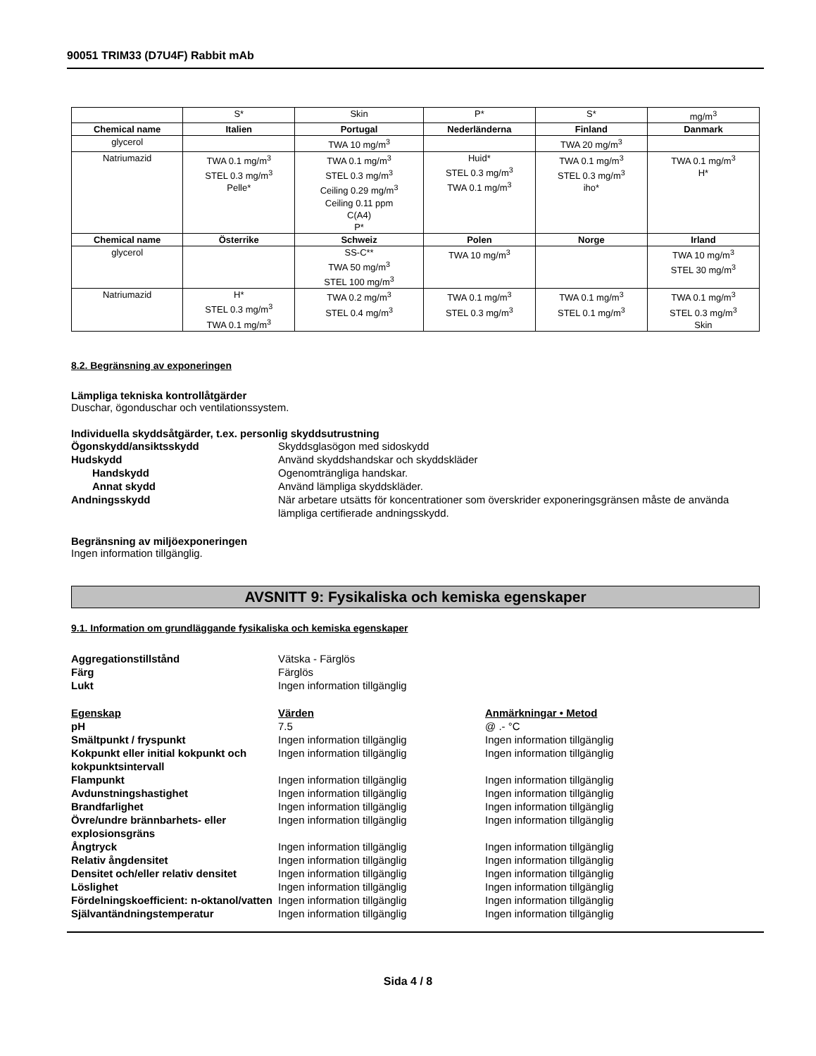90051 TRIM33 (D7U4F) Rabbit mAb
| | S* | Skin | P* | S* | mg/m<sup>3</sup> |
| Chemical name | Italien | Portugal | Nederländerna | Finland | Danmark |
| glycerol | | TWA 10 mg/m<sup>3</sup> | | TWA 20 mg/m<sup>3</sup> | |
| Natriumazid | TWA 0.1 mg/m<sup>3</sup> STEL 0.3 mg/m<sup>3</sup> Pelle* | TWA 0.1 mg/m<sup>3</sup> STEL 0.3 mg/m<sup>3</sup> Ceiling 0.29 mg/m<sup>3</sup> Ceiling 0.11 ppm C(A4) P* | Huid* STEL 0.3 mg/m<sup>3</sup> TWA 0.1 mg/m<sup>3</sup> | TWA 0.1 mg/m<sup>3</sup> STEL 0.3 mg/m<sup>3</sup> iho* | TWA 0.1 mg/m<sup>3</sup> H* |
| Chemical name | Österrike | Schweiz | Polen | Norge | Irland |
| glycerol | | SS-C** TWA 50 mg/m<sup>3</sup> STEL 100 mg/m<sup>3</sup> | TWA 10 mg/m<sup>3</sup> | | TWA 10 mg/m<sup>3</sup> STEL 30 mg/m<sup>3</sup> |
| Natriumazid | H* STEL 0.3 mg/m<sup>3</sup> TWA 0.1 mg/m<sup>3</sup> | TWA 0.2 mg/m<sup>3</sup> STEL 0.4 mg/m<sup>3</sup> | TWA 0.1 mg/m<sup>3</sup> STEL 0.3 mg/m<sup>3</sup> | TWA 0.1 mg/m<sup>3</sup> STEL 0.1 mg/m<sup>3</sup> | TWA 0.1 mg/m<sup>3</sup> STEL 0.3 mg/m<sup>3</sup> Skin |
8.2. Begränsning av exponeringen
Lämpliga tekniska kontrollåtgärder
Duschar, ögonduschar och ventilationssystem.
Individuella skyddsåtgärder, t.ex. personlig skyddsutrustning
Ögonskydd/ansiktsskydd Skyddsglasögon med sidoskydd
Hudskydd Använd skyddshandskar och skyddskläder
Handskydd Ogenomträngliga handskar.
Annat skydd Använd lämpliga skyddskläder.
Andningsskydd När arbetare utsätts för koncentrationer som överskrider exponeringsgränsen måste de använda lämpliga certifierade andningsskydd.
Begränsning av miljöexponeringen
Ingen information tillgänglig.
AVSNITT 9: Fysikaliska och kemiska egenskaper
9.1. Information om grundläggande fysikaliska och kemiska egenskaper
Aggregationstillstånd Vätska - Färglös
Färg Färglös
Lukt Ingen information tillgänglig
Egenskap Värden Anmärkningar • Metod
pH 7.5 @ .- °C
Smältpunkt / fryspunkt Ingen information tillgänglig Ingen information tillgänglig
Kokpunkt eller initial kokpunkt och kokpunktsintervall
Ingen information tillgänglig Ingen information tillgänglig
Flampunkt Ingen information tillgänglig Ingen information tillgänglig
Avdunstningshastighet Ingen information tillgänglig Ingen information tillgänglig
Brandfarlighet Ingen information tillgänglig Ingen information tillgänglig
Övre/undre brännbarhets- eller explosionsgräns
Ingen information tillgänglig Ingen information tillgänglig
Ångtryck Ingen information tillgänglig Ingen information tillgänglig
Relativ ångdensitet Ingen information tillgänglig Ingen information tillgänglig
Densitet och/eller relativ densitet
Ingen information tillgänglig Ingen information tillgänglig
Löslighet Ingen information tillgänglig Ingen information tillgänglig
Fördelningskoefficient: n-oktanol/vatten
Ingen information tillgänglig Ingen information tillgänglig
Självantändningstemperatur Ingen information tillgänglig Ingen information tillgänglig
Sida 4 / 8